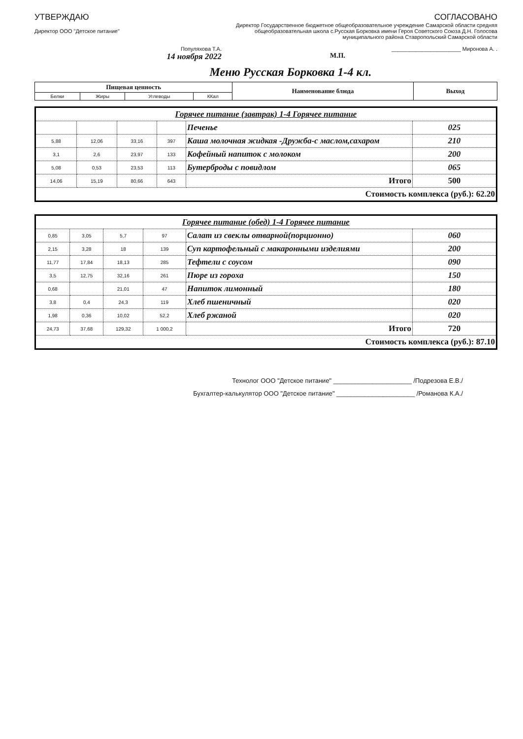УТВЕРЖДАЮ
Директор ООО "Детское питание"
Популяхова Т.А.
14 ноября 2022
СОГЛАСОВАНО
Директор Государственное бюджетное общеобразовательное учреждение Самарской области средняя общеобразовательная школа с.Русская Борковка имени Героя Советского Союза Д.Н. Голосова муниципального района Ставропольский Самарской области
_______________________ Миронова А. .
М.П.
Меню Русская Борковка 1-4 кл.
| Пищевая ценность | | | | Наименование блюда | Выход |
| --- | --- | --- | --- | --- | --- |
| Белки | Жиры | Углеводы | ККал | | |
| Горячее питание (завтрак) 1-4 Горячее питание | | | | | |
| | | | | Печенье | 025 |
| 5,88 | 12,06 | 33,16 | 397 | Каша молочная жидкая -Дружба-с маслом,сахаром | 210 |
| 3,1 | 2,6 | 23,97 | 133 | Кофейный напиток с молоком | 200 |
| 5,08 | 0,53 | 23,53 | 113 | Бутерброды с повидлом | 065 |
| 14,06 | 15,19 | 80,66 | 643 | Итого | 500 |
| Стоимость комплекса (руб.): 62.20 | | | | | |
| Горячее питание (обед) 1-4 Горячее питание | | | | | |
| 0,85 | 3,05 | 5,7 | 97 | Салат из свеклы отварной(порционно) | 060 |
| 2,15 | 3,28 | 18 | 139 | Суп картофельный с макаронными изделиями | 200 |
| 11,77 | 17,84 | 18,13 | 285 | Тефтели с соусом | 090 |
| 3,5 | 12,75 | 32,16 | 261 | Пюре из гороха | 150 |
| 0,68 | | 21,01 | 47 | Напиток лимонный | 180 |
| 3,8 | 0,4 | 24,3 | 119 | Хлеб пшеничный | 020 |
| 1,98 | 0,36 | 10,02 | 52,2 | Хлеб ржаной | 020 |
| 24,73 | 37,68 | 129,32 | 1 000,2 | Итого | 720 |
| Стоимость комплекса (руб.): 87.10 | | | | | |
Технолог ООО "Детское питание" ______________________ /Подрезова Е.В./
Бухгалтер-калькулятор ООО "Детское питание" ______________________ /Романова К.А./